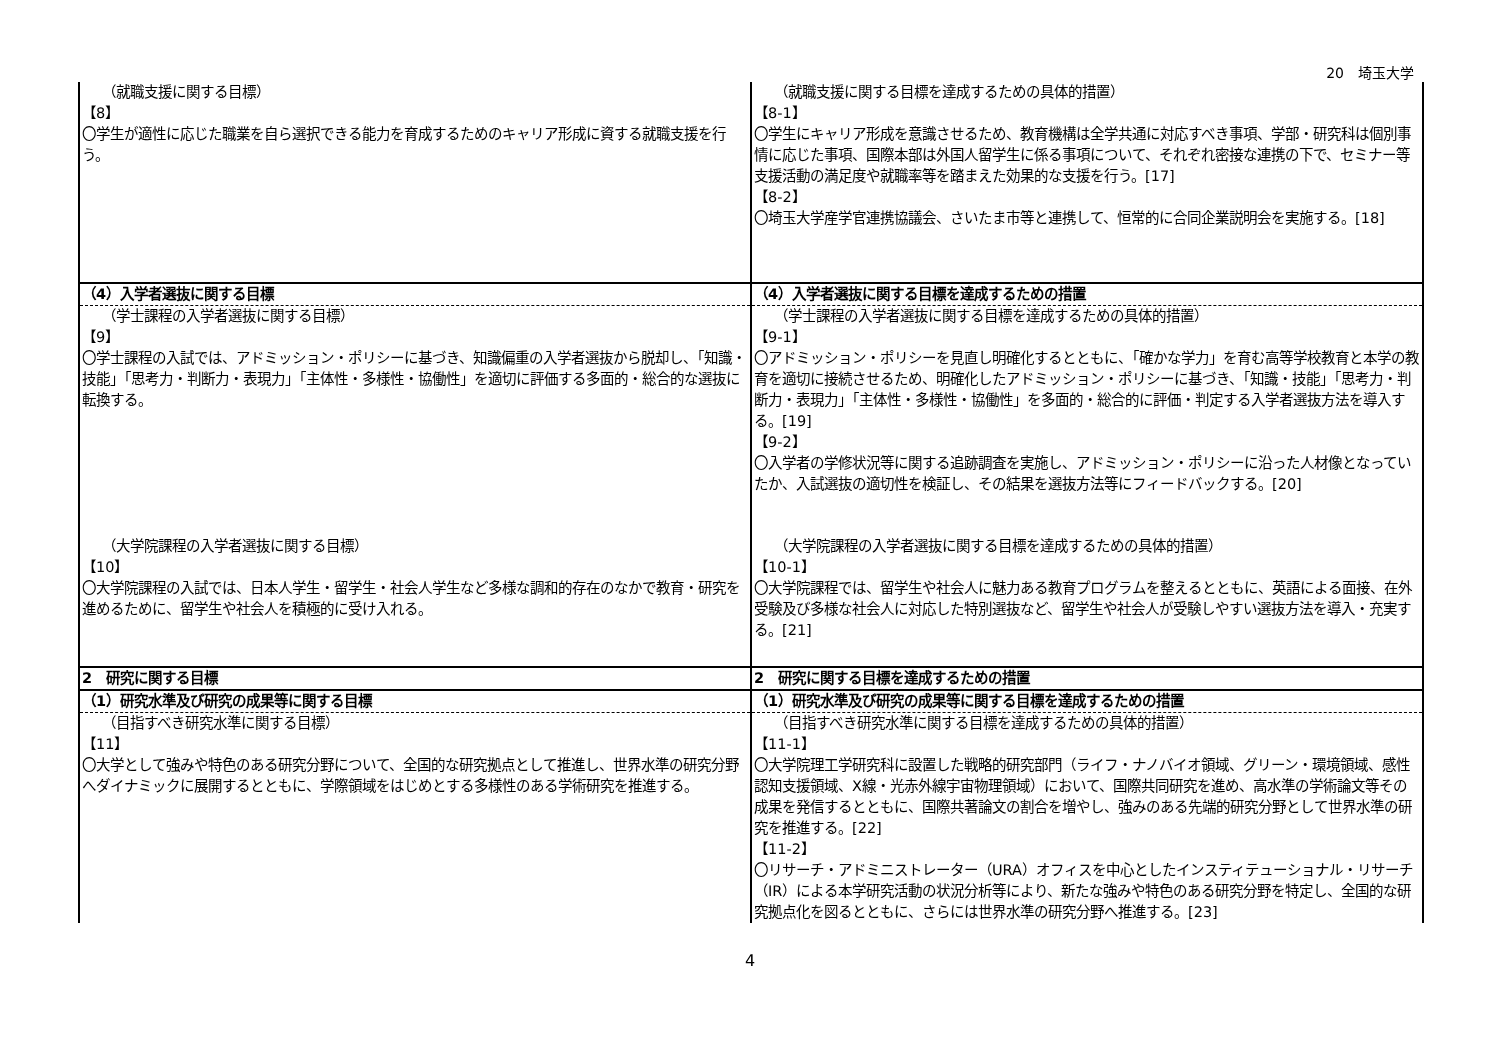20　埼玉大学
| （就職支援に関する目標） 【8】 〇学生が適性に応じた職業を自ら選択できる能力を育成するためのキャリア形成に資する就職支援を行う。 | （就職支援に関する目標を達成するための具体的措置） 【8-1】 〇学生にキャリア形成を意識させるため、教育機構は全学共通に対応すべき事項、学部・研究科は個別事情に応じた事項、国際本部は外国人留学生に係る事項について、それぞれ密接な連携の下で、セミナー等支援活動の満足度や就職率等を踏まえた効果的な支援を行う。[17] 【8-2】 〇埼玉大学産学官連携協議会、さいたま市等と連携して、恒常的に合同企業説明会を実施する。[18] |
| （4）入学者選抜に関する目標 | （4）入学者選抜に関する目標を達成するための措置 |
| （学士課程の入学者選抜に関する目標） 【9】 〇学士課程の入試では、アドミッション・ポリシーに基づき、知識偏重の入学者選抜から脱却し、「知識・技能」「思考力・判断力・表現力」「主体性・多様性・協働性」を適切に評価する多面的・総合的な選抜に転換する。 | （学士課程の入学者選抜に関する目標を達成するための具体的措置） 【9-1】 〇アドミッション・ポリシーを見直し明確化するとともに、「確かな学力」を育む高等学校教育と本学の教育を適切に接続させるため、明確化したアドミッション・ポリシーに基づき、「知識・技能」「思考力・判断力・表現力」「主体性・多様性・協働性」を多面的・総合的に評価・判定する入学者選抜方法を導入する。[19] 【9-2】 〇入学者の学修状況等に関する追跡調査を実施し、アドミッション・ポリシーに沿った人材像となっていたか、入試選抜の適切性を検証し、その結果を選抜方法等にフィードバックする。[20] |
| （大学院課程の入学者選抜に関する目標） 【10】 〇大学院課程の入試では、日本人学生・留学生・社会人学生など多様な調和的存在のなかで教育・研究を進めるために、留学生や社会人を積極的に受け入れる。 | （大学院課程の入学者選抜に関する目標を達成するための具体的措置） 【10-1】 〇大学院課程では、留学生や社会人に魅力ある教育プログラムを整えるとともに、英語による面接、在外受験及び多様な社会人に対応した特別選抜など、留学生や社会人が受験しやすい選抜方法を導入・充実する。[21] |
| 2 研究に関する目標 | 2 研究に関する目標を達成するための措置 |
| （1）研究水準及び研究の成果等に関する目標 | （1）研究水準及び研究の成果等に関する目標を達成するための措置 |
| （目指すべき研究水準に関する目標） 【11】 〇大学として強みや特色のある研究分野について、全国的な研究拠点として推進し、世界水準の研究分野へダイナミックに展開するとともに、学際領域をはじめとする多様性のある学術研究を推進する。 | （目指すべき研究水準に関する目標を達成するための具体的措置） 【11-1】 〇大学院理工学研究科に設置した戦略的研究部門（ライフ・ナノバイオ領域、グリーン・環境領域、感性認知支援領域、X線・光赤外線宇宙物理領域）において、国際共同研究を進め、高水準の学術論文等その成果を発信するとともに、国際共著論文の割合を増やし、強みのある先端的研究分野として世界水準の研究を推進する。[22] 【11-2】 〇リサーチ・アドミニストレーター（URA）オフィスを中心としたインスティテューショナル・リサーチ（IR）による本学研究活動の状況分析等により、新たな強みや特色のある研究分野を特定し、全国的な研究拠点化を図るとともに、さらには世界水準の研究分野へ推進する。[23] |
4